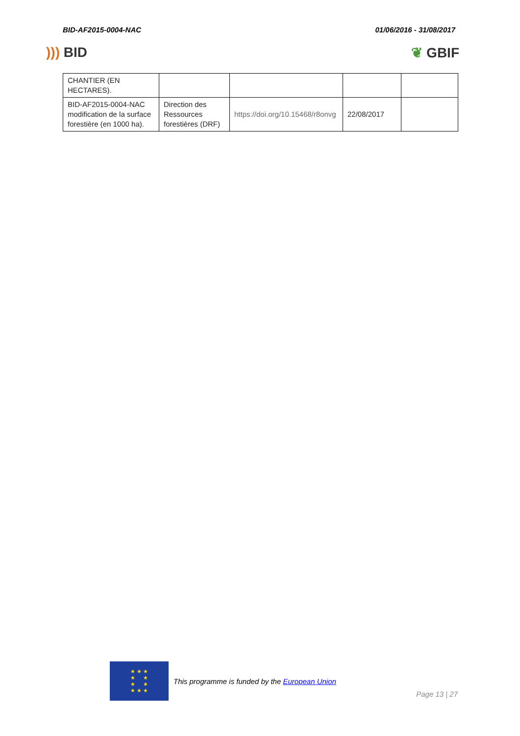BID-AF2015-0004-NAC 01/06/2016 - 31/08/2017
))) BID ❦ GBIF
| CHANTIER (EN HECTARES). | | | | |
| BID-AF2015-0004-NAC modification de la surface forestière (en 1000 ha). | Direction des Ressources forestières (DRF) | https://doi.org/10.15468/r8onvg | 22/08/2017 | |
★ ★ ★
★ ★
★ ★
★ ★ ★
This programme is funded by the European Union
Page 13 | 27